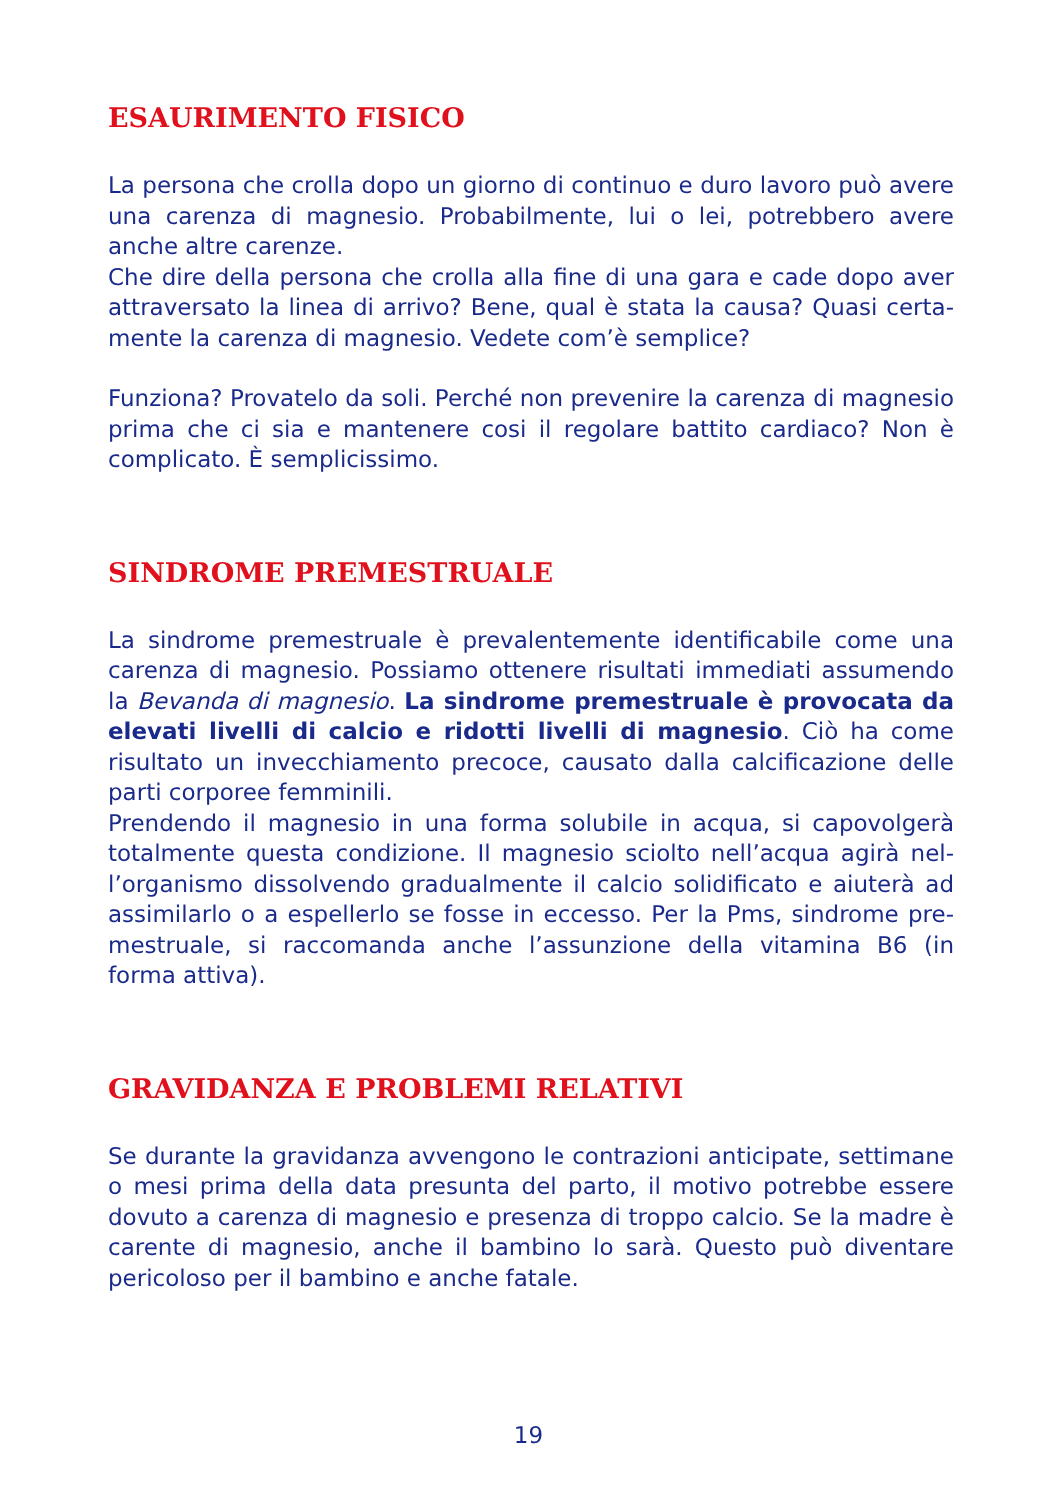ESAURIMENTO FISICO
La persona che crolla dopo un giorno di continuo e duro lavoro può ave­re una carenza di magnesio. Probabilmente, lui o lei, potrebbero avere anche altre carenze.
Che dire della persona che crolla alla fine di una gara e cade dopo aver attraversato la linea di arrivo? Bene, qual è stata la causa? Quasi certa­mente la carenza di magnesio. Vedete com’è semplice?
Funziona? Provatelo da soli. Perché non prevenire la carenza di magne­sio prima che ci sia e mantenere cosi il regolare battito cardiaco? Non è complicato. È semplicissimo.
SINDROME PREMESTRUALE
La sindrome premestruale è prevalentemente identificabile come una carenza di magnesio. Possiamo ottenere risultati immediati assumendo la Bevanda di magnesio. La sindrome premestruale è provocata da ele­vati livelli di calcio e ridotti livelli di magnesio. Ciò ha come risultato un invecchiamento precoce, causato dalla calcificazione delle parti corporee femminili.
Prendendo il magnesio in una forma solubile in acqua, si capovolgerà totalmente questa condizione. Il magnesio sciolto nell’acqua agirà nel­l’organismo dissolvendo gradualmente il calcio solidificato e aiuterà ad assimilarlo o a espellerlo se fosse in eccesso. Per la Pms, sindrome pre­mestruale, si raccomanda anche l’assunzione della vitamina B6 (in forma attiva).
GRAVIDANZA E PROBLEMI RELATIVI
Se durante la gravidanza avvengono le contrazioni anticipate, settimane o mesi prima della data presunta del parto, il motivo potrebbe essere dovuto a carenza di magnesio e presenza di troppo calcio. Se la madre è carente di magnesio, anche il bambino lo sarà. Questo può diventare pericoloso per il bambino e anche fatale.
19